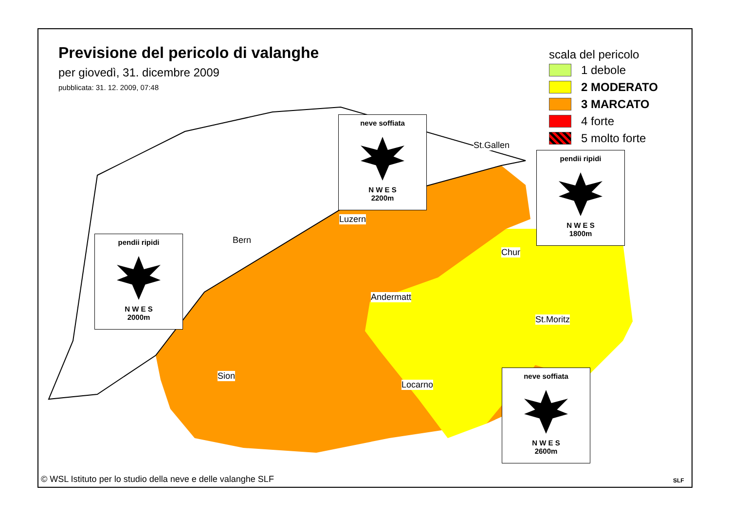Previsione del pericolo di valanghe
per giovedì, 31. dicembre 2009
pubblicata: 31. 12. 2009, 07:48
scala del pericolo
1 debole
2 MODERATO
3 MARCATO
4 forte
5 molto forte
neve soffiata
N W E S
2200m
pendii ripidi
N W E S
1800m
pendii ripidi
N W E S
2000m
neve soffiata
N W E S
2600m
St.Gallen
Luzern
Bern
Chur
Andermatt
St.Moritz
Sion
Locarno
© WSL Istituto per lo studio della neve e delle valanghe SLF
SLF